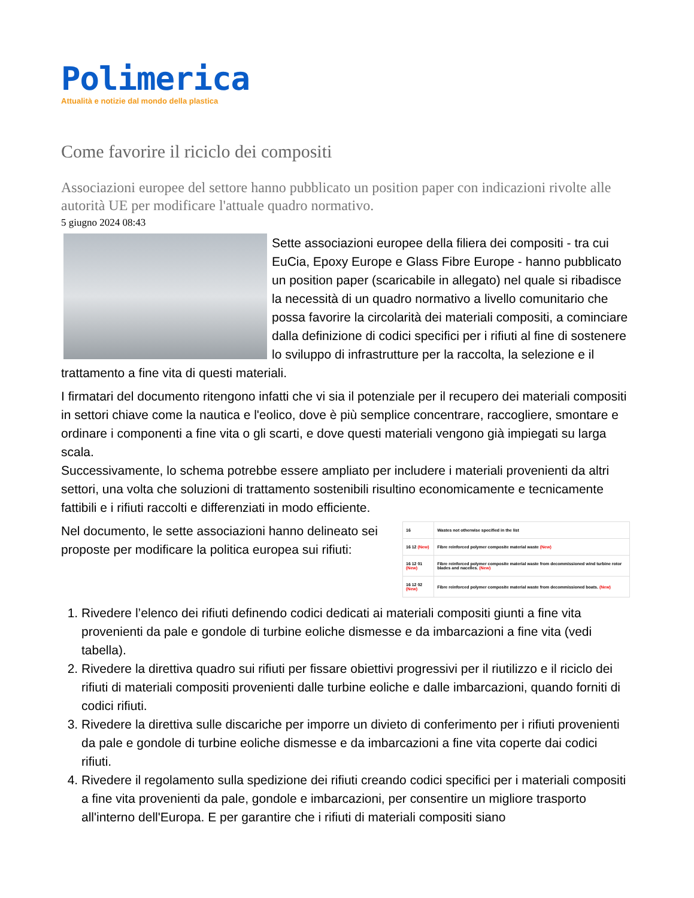Polimerica
Attualità e notizie dal mondo della plastica
Come favorire il riciclo dei compositi
Associazioni europee del settore hanno pubblicato un position paper con indicazioni rivolte alle autorità UE per modificare l'attuale quadro normativo.
5 giugno 2024 08:43
Sette associazioni europee della filiera dei compositi - tra cui EuCia, Epoxy Europe e Glass Fibre Europe - hanno pubblicato un position paper (scaricabile in allegato) nel quale si ribadisce la necessità di un quadro normativo a livello comunitario che possa favorire la circolarità dei materiali compositi, a cominciare dalla definizione di codici specifici per i rifiuti al fine di sostenere lo sviluppo di infrastrutture per la raccolta, la selezione e il trattamento a fine vita di questi materiali.
I firmatari del documento ritengono infatti che vi sia il potenziale per il recupero dei materiali compositi in settori chiave come la nautica e l'eolico, dove è più semplice concentrare, raccogliere, smontare e ordinare i componenti a fine vita o gli scarti, e dove questi materiali vengono già impiegati su larga scala.
Successivamente, lo schema potrebbe essere ampliato per includere i materiali provenienti da altri settori, una volta che soluzioni di trattamento sostenibili risultino economicamente e tecnicamente fattibili e i rifiuti raccolti e differenziati in modo efficiente.
| 16 | Wastes not otherwise specified in the list |
| 16 12 (New) | Fibre reinforced polymer composite material waste (New) |
| 16 12 01 (New) | Fibre reinforced polymer composite material waste from decommissioned wind turbine rotor blades and nacelles. (New) |
| 16 12 02 (New) | Fibre reinforced polymer composite material waste from decommissioned boats. (New) |
Nel documento, le sette associazioni hanno delineato sei proposte per modificare la politica europea sui rifiuti:
1. Rivedere l’elenco dei rifiuti definendo codici dedicati ai materiali compositi giunti a fine vita provenienti da pale e gondole di turbine eoliche dismesse e da imbarcazioni a fine vita (vedi tabella).
2. Rivedere la direttiva quadro sui rifiuti per fissare obiettivi progressivi per il riutilizzo e il riciclo dei rifiuti di materiali compositi provenienti dalle turbine eoliche e dalle imbarcazioni, quando forniti di codici rifiuti.
3. Rivedere la direttiva sulle discariche per imporre un divieto di conferimento per i rifiuti provenienti da pale e gondole di turbine eoliche dismesse e da imbarcazioni a fine vita coperte dai codici rifiuti.
4. Rivedere il regolamento sulla spedizione dei rifiuti creando codici specifici per i materiali compositi a fine vita provenienti da pale, gondole e imbarcazioni, per consentire un migliore trasporto all'interno dell'Europa. E per garantire che i rifiuti di materiali compositi siano